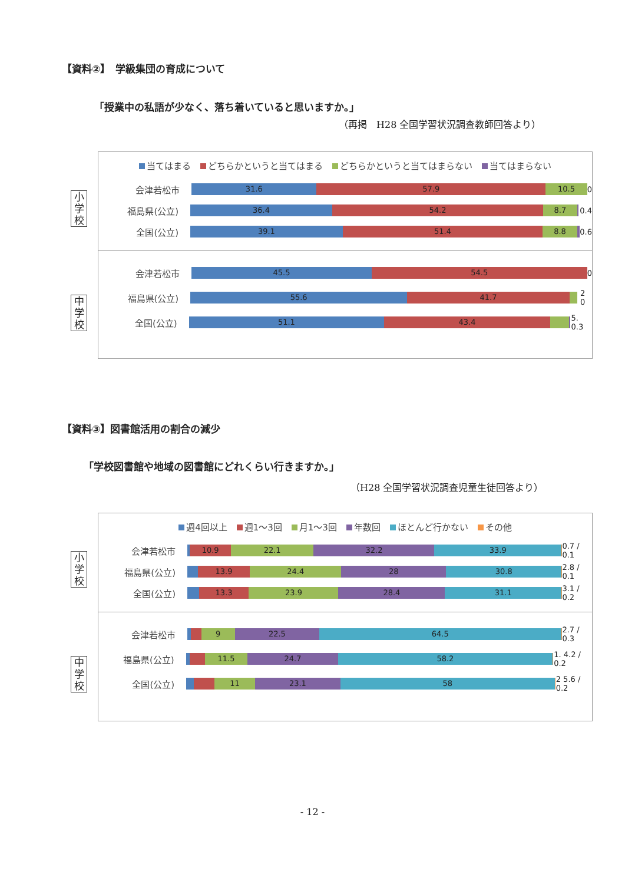【資料②】　学級集団の育成について
「授業中の私語が少なく、落ち着いていると思いますか。」
（再掲　H28 全国学習状況調査教師回答より）
小
学
校
中
学
校
当てはまる どちらかというと当てはまる どちらかというと当てはまらない 当てはまらない
会津若松市
31.6 57.9 10.5
0
福島県(公立)
36.4 54.2 8.7
0.4
全国(公立)
39.1 51.4 8.8
0.6
会津若松市
45.5 54.5
0
福島県(公立)
55.6 41.7
2 0
全国(公立)
51.1 43.4
5. 0.3
【資料③】図書館活用の割合の減少
「学校図書館や地域の図書館にどれくらい行きますか。」
（H28 全国学習状況調査児童生徒回答より）
小
学
校
中
学
校
週4回以上 週1〜3回 月1〜3回 年数回 ほとんど行かない その他
会津若松市
10.9 22.1 32.2 33.9
0.7 / 0.1
福島県(公立)
13.9 24.4 28 30.8
2.8 / 0.1
全国(公立)
13.3 23.9 28.4 31.1
3.1 / 0.2
会津若松市
9 22.5 64.5
2.7 / 0.3
福島県(公立)
11.5 24.7 58.2
1. 4.2 / 0.2
全国(公立)
11 23.1 58
2 5.6 / 0.2
- 12 -